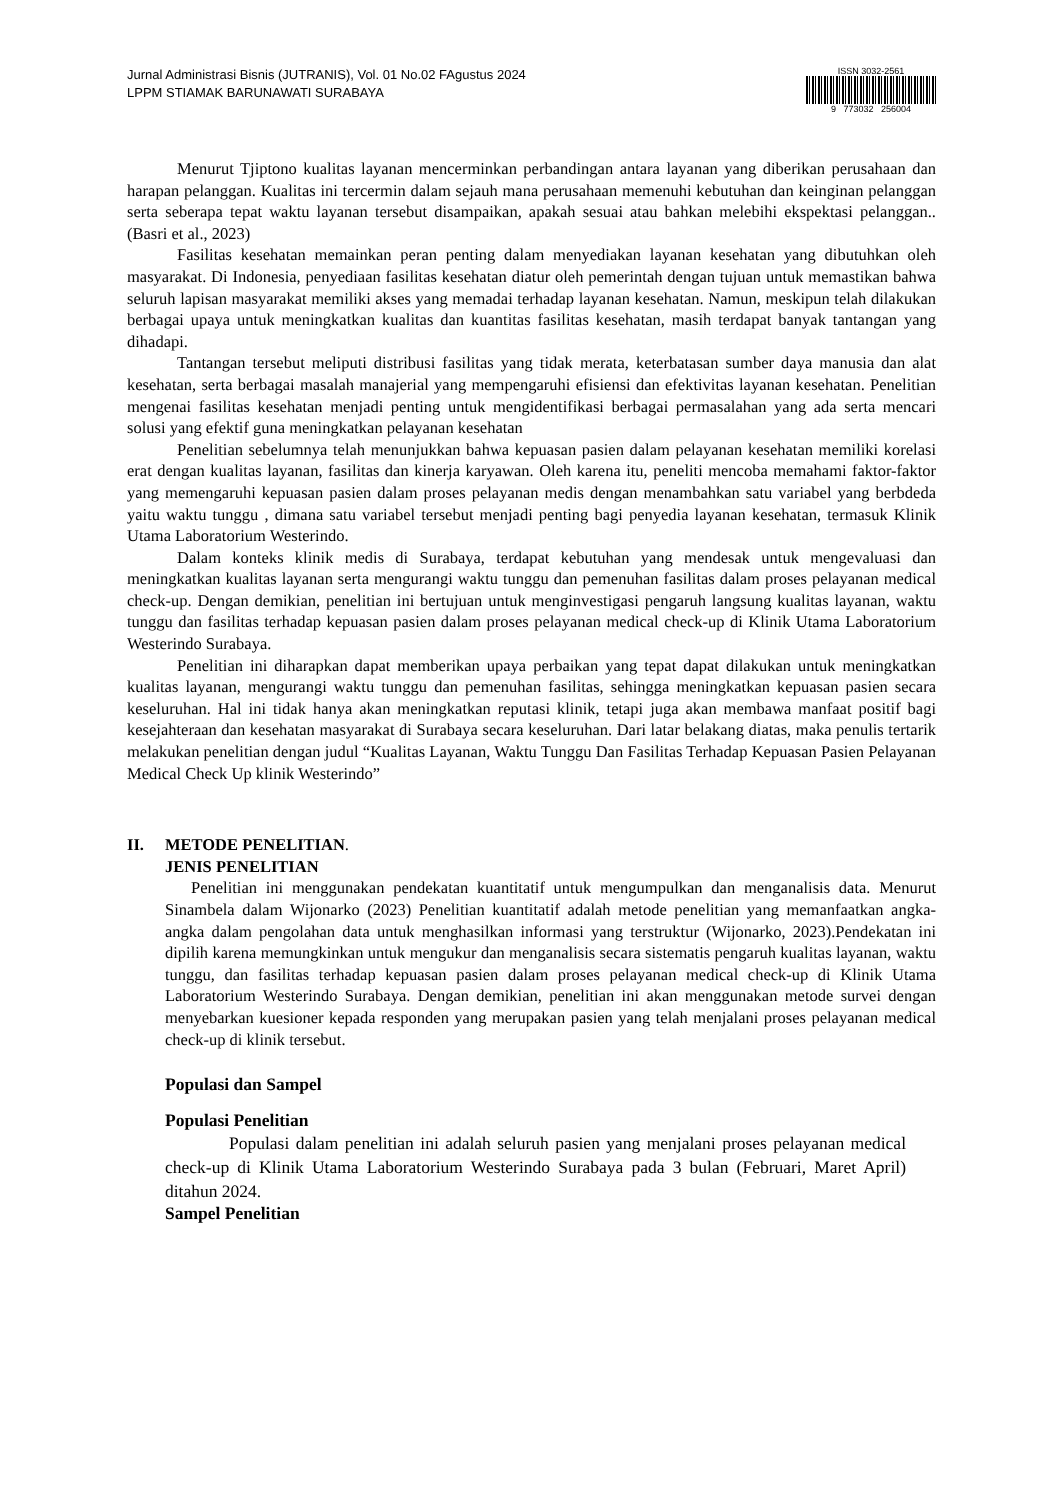Jurnal Administrasi Bisnis (JUTRANIS), Vol. 01 No.02 FAgustus 2024
LPPM STIAMAK BARUNAWATI SURABAYA
ISSN 3032-2561
9 773032 256004
Menurut Tjiptono kualitas layanan mencerminkan perbandingan antara layanan yang diberikan perusahaan dan harapan pelanggan. Kualitas ini tercermin dalam sejauh mana perusahaan memenuhi kebutuhan dan keinginan pelanggan serta seberapa tepat waktu layanan tersebut disampaikan, apakah sesuai atau bahkan melebihi ekspektasi pelanggan..(Basri et al., 2023)
Fasilitas kesehatan memainkan peran penting dalam menyediakan layanan kesehatan yang dibutuhkan oleh masyarakat. Di Indonesia, penyediaan fasilitas kesehatan diatur oleh pemerintah dengan tujuan untuk memastikan bahwa seluruh lapisan masyarakat memiliki akses yang memadai terhadap layanan kesehatan. Namun, meskipun telah dilakukan berbagai upaya untuk meningkatkan kualitas dan kuantitas fasilitas kesehatan, masih terdapat banyak tantangan yang dihadapi.
Tantangan tersebut meliputi distribusi fasilitas yang tidak merata, keterbatasan sumber daya manusia dan alat kesehatan, serta berbagai masalah manajerial yang mempengaruhi efisiensi dan efektivitas layanan kesehatan. Penelitian mengenai fasilitas kesehatan menjadi penting untuk mengidentifikasi berbagai permasalahan yang ada serta mencari solusi yang efektif guna meningkatkan pelayanan kesehatan
Penelitian sebelumnya telah menunjukkan bahwa kepuasan pasien dalam pelayanan kesehatan memiliki korelasi erat dengan kualitas layanan, fasilitas dan kinerja karyawan. Oleh karena itu, peneliti mencoba memahami faktor-faktor yang memengaruhi kepuasan pasien dalam proses pelayanan medis dengan menambahkan satu variabel yang berbdeda yaitu waktu tunggu , dimana satu variabel tersebut menjadi penting bagi penyedia layanan kesehatan, termasuk Klinik Utama Laboratorium Westerindo.
Dalam konteks klinik medis di Surabaya, terdapat kebutuhan yang mendesak untuk mengevaluasi dan meningkatkan kualitas layanan serta mengurangi waktu tunggu dan pemenuhan fasilitas dalam proses pelayanan medical check-up. Dengan demikian, penelitian ini bertujuan untuk menginvestigasi pengaruh langsung kualitas layanan, waktu tunggu dan fasilitas terhadap kepuasan pasien dalam proses pelayanan medical check-up di Klinik Utama Laboratorium Westerindo Surabaya.
Penelitian ini diharapkan dapat memberikan upaya perbaikan yang tepat dapat dilakukan untuk meningkatkan kualitas layanan, mengurangi waktu tunggu dan pemenuhan fasilitas, sehingga meningkatkan kepuasan pasien secara keseluruhan. Hal ini tidak hanya akan meningkatkan reputasi klinik, tetapi juga akan membawa manfaat positif bagi kesejahteraan dan kesehatan masyarakat di Surabaya secara keseluruhan. Dari latar belakang diatas, maka penulis tertarik melakukan penelitian dengan judul “Kualitas Layanan, Waktu Tunggu Dan Fasilitas Terhadap Kepuasan Pasien Pelayanan Medical Check Up klinik Westerindo”
II. METODE PENELITIAN.
JENIS PENELITIAN
Penelitian ini menggunakan pendekatan kuantitatif untuk mengumpulkan dan menganalisis data. Menurut Sinambela dalam Wijonarko (2023) Penelitian kuantitatif adalah metode penelitian yang memanfaatkan angka-angka dalam pengolahan data untuk menghasilkan informasi yang terstruktur (Wijonarko, 2023).Pendekatan ini dipilih karena memungkinkan untuk mengukur dan menganalisis secara sistematis pengaruh kualitas layanan, waktu tunggu, dan fasilitas terhadap kepuasan pasien dalam proses pelayanan medical check-up di Klinik Utama Laboratorium Westerindo Surabaya. Dengan demikian, penelitian ini akan menggunakan metode survei dengan menyebarkan kuesioner kepada responden yang merupakan pasien yang telah menjalani proses pelayanan medical check-up di klinik tersebut.
Populasi dan Sampel
Populasi Penelitian
Populasi dalam penelitian ini adalah seluruh pasien yang menjalani proses pelayanan medical check-up di Klinik Utama Laboratorium Westerindo Surabaya pada 3 bulan (Februari, Maret April) ditahun 2024.
Sampel Penelitian